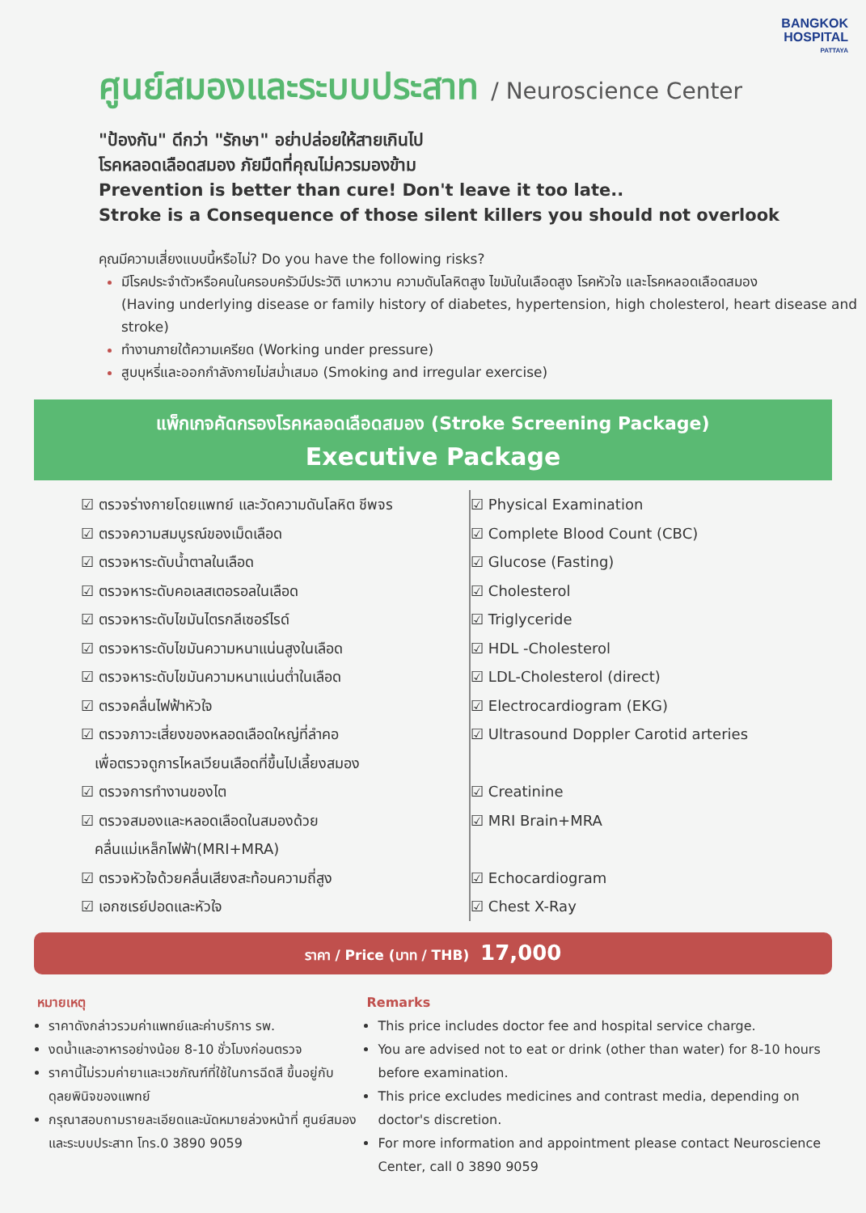BANGKOK
HOSPITAL
PATTAYA
ศูนย์สมองและระบบประสาท / Neuroscience Center
"ป้องกัน" ดีกว่า "รักษา" อย่าปล่อยให้สายเกินไป
โรคหลอดเลือดสมอง ภัยมืดที่คุณไม่ควรมองข้าม
Prevention is better than cure! Don't leave it too late..
Stroke is a Consequence of those silent killers you should not overlook
คุณมีความเสี่ยงแบบนี้หรือไม่? Do you have the following risks?
มีโรคประจำตัวหรือคนในครอบครัวมีประวัติ เบาหวาน ความดันโลหิตสูง ไขมันในเลือดสูง โรคหัวใจ และโรคหลอดเลือดสมอง
(Having underlying disease or family history of diabetes, hypertension, high cholesterol, heart disease and stroke)
ทำงานภายใต้ความเครียด (Working under pressure)
สูบบุหรี่และออกกำลังกายไม่สม่ำเสมอ (Smoking and irregular exercise)
แพ็กเกจคัดกรองโรคหลอดเลือดสมอง (Stroke Screening Package)
Executive Package
☑ ตรวจร่างกายโดยแพทย์ และวัดความดันโลหิต ชีพจร
☑ ตรวจความสมบูรณ์ของเม็ดเลือด
☑ ตรวจหาระดับน้ำตาลในเลือด
☑ ตรวจหาระดับคอเลสเตอรอลในเลือด
☑ ตรวจหาระดับไขมันไตรกลีเซอร์ไรด์
☑ ตรวจหาระดับไขมันความหนาแน่นสูงในเลือด
☑ ตรวจหาระดับไขมันความหนาแน่นต่ำในเลือด
☑ ตรวจคลื่นไฟฟ้าหัวใจ
☑ ตรวจภาวะเสี่ยงของหลอดเลือดใหญ่ที่ลำคอ
เพื่อตรวจดูการไหลเวียนเลือดที่ขึ้นไปเลี้ยงสมอง
☑ ตรวจการทำงานของไต
☑ ตรวจสมองและหลอดเลือดในสมองด้วย
คลื่นแม่เหล็กไฟฟ้า(MRI+MRA)
☑ ตรวจหัวใจด้วยคลื่นเสียงสะท้อนความถี่สูง
☑ เอกซเรย์ปอดและหัวใจ
☑ Physical Examination
☑ Complete Blood Count (CBC)
☑ Glucose (Fasting)
☑ Cholesterol
☑ Triglyceride
☑ HDL -Cholesterol
☑ LDL-Cholesterol (direct)
☑ Electrocardiogram (EKG)
☑ Ultrasound Doppler Carotid arteries
☑ Creatinine
☑ MRI Brain+MRA
☑ Echocardiogram
☑ Chest X-Ray
ราคา / Price (บาท / THB) 17,000
หมายเหตุ
ราคาดังกล่าวรวมค่าแพทย์และค่าบริการ รพ.
งดน้ำและอาหารอย่างน้อย 8-10 ชั่วโมงก่อนตรวจ
ราคานี้ไม่รวมค่ายาและเวชภัณฑ์ที่ใช้ในการฉีดสี ขึ้นอยู่กับดุลยพินิจของแพทย์
กรุณาสอบถามรายละเอียดและนัดหมายล่วงหน้าที่ ศูนย์สมองและระบบประสาท โทร.0 3890 9059
Remarks
This price includes doctor fee and hospital service charge.
You are advised not to eat or drink (other than water) for 8-10 hours before examination.
This price excludes medicines and contrast media, depending on doctor's discretion.
For more information and appointment please contact Neuroscience Center, call 0 3890 9059